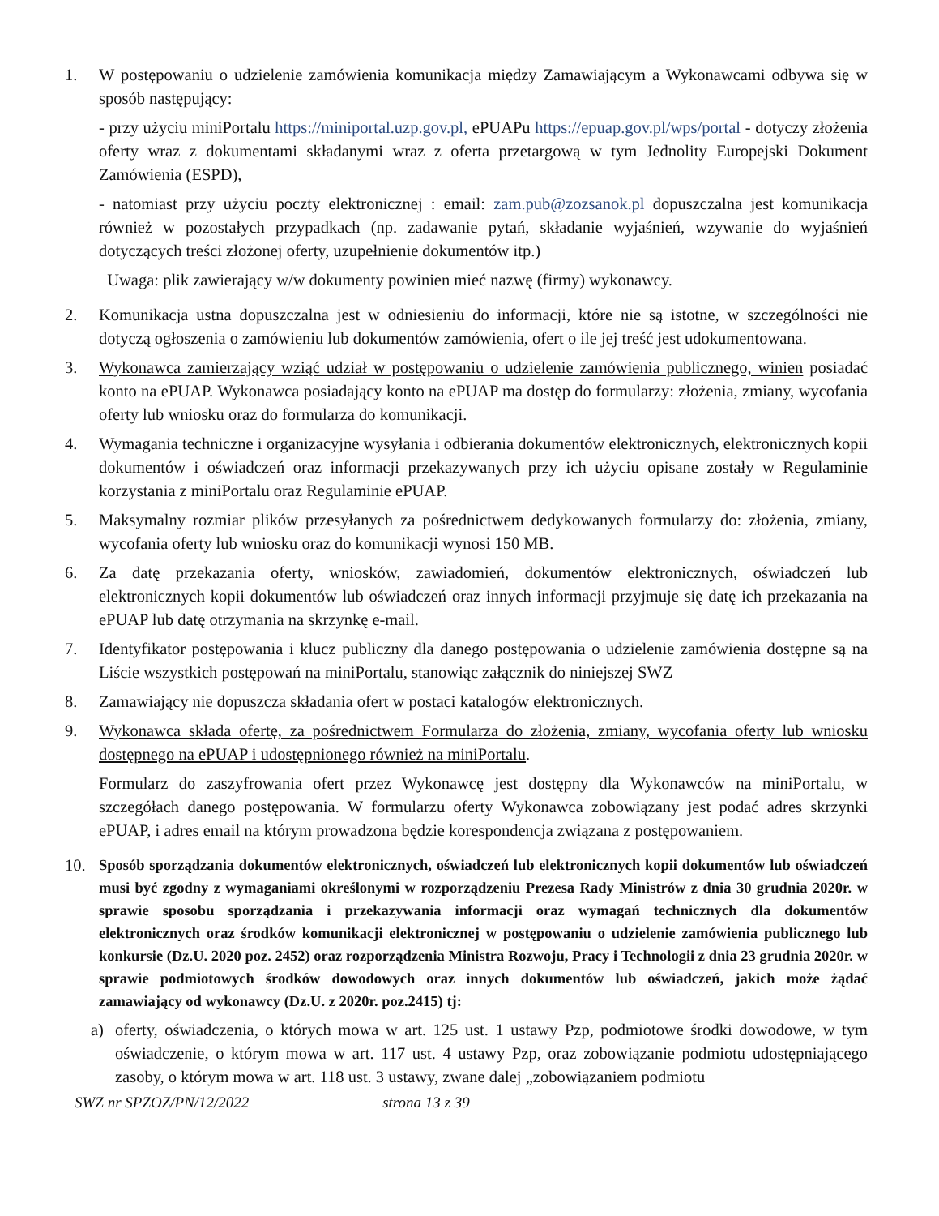1. W postępowaniu o udzielenie zamówienia komunikacja między Zamawiającym a Wykonawcami odbywa się w sposób następujący:
- przy użyciu miniPortalu https://miniportal.uzp.gov.pl, ePUAPu https://epuap.gov.pl/wps/portal - dotyczy złożenia oferty wraz z dokumentami składanymi wraz z oferta przetargową w tym Jednolity Europejski Dokument Zamówienia (ESPD),
- natomiast przy użyciu poczty elektronicznej : email: zam.pub@zozsanok.pl dopuszczalna jest komunikacja również w pozostałych przypadkach (np. zadawanie pytań, składanie wyjaśnień, wzywanie do wyjaśnień dotyczących treści złożonej oferty, uzupełnienie dokumentów itp.)
Uwaga: plik zawierający w/w dokumenty powinien mieć nazwę (firmy) wykonawcy.
2. Komunikacja ustna dopuszczalna jest w odniesieniu do informacji, które nie są istotne, w szczególności nie dotyczą ogłoszenia o zamówieniu lub dokumentów zamówienia, ofert o ile jej treść jest udokumentowana.
3. Wykonawca zamierzający wziąć udział w postępowaniu o udzielenie zamówienia publicznego, winien posiadać konto na ePUAP. Wykonawca posiadający konto na ePUAP ma dostęp do formularzy: złożenia, zmiany, wycofania oferty lub wniosku oraz do formularza do komunikacji.
4. Wymagania techniczne i organizacyjne wysyłania i odbierania dokumentów elektronicznych, elektronicznych kopii dokumentów i oświadczeń oraz informacji przekazywanych przy ich użyciu opisane zostały w Regulaminie korzystania z miniPortalu oraz Regulaminie ePUAP.
5. Maksymalny rozmiar plików przesyłanych za pośrednictwem dedykowanych formularzy do: złożenia, zmiany, wycofania oferty lub wniosku oraz do komunikacji wynosi 150 MB.
6. Za datę przekazania oferty, wniosków, zawiadomień, dokumentów elektronicznych, oświadczeń lub elektronicznych kopii dokumentów lub oświadczeń oraz innych informacji przyjmuje się datę ich przekazania na ePUAP lub datę otrzymania na skrzynkę e-mail.
7. Identyfikator postępowania i klucz publiczny dla danego postępowania o udzielenie zamówienia dostępne są na Liście wszystkich postępowań na miniPortalu, stanowiąc załącznik do niniejszej SWZ
8. Zamawiający nie dopuszcza składania ofert w postaci katalogów elektronicznych.
9. Wykonawca składa ofertę, za pośrednictwem Formularza do złożenia, zmiany, wycofania oferty lub wniosku dostępnego na ePUAP i udostępnionego również na miniPortalu.
Formularz do zaszyfrowania ofert przez Wykonawcę jest dostępny dla Wykonawców na miniPortalu, w szczegółach danego postępowania. W formularzu oferty Wykonawca zobowiązany jest podać adres skrzynki ePUAP, i adres email na którym prowadzona będzie korespondencja związana z postępowaniem.
10. Sposób sporządzania dokumentów elektronicznych, oświadczeń lub elektronicznych kopii dokumentów lub oświadczeń musi być zgodny z wymaganiami określonymi w rozporządzeniu Prezesa Rady Ministrów z dnia 30 grudnia 2020r. w sprawie sposobu sporządzania i przekazywania informacji oraz wymagań technicznych dla dokumentów elektronicznych oraz środków komunikacji elektronicznej w postępowaniu o udzielenie zamówienia publicznego lub konkursie (Dz.U. 2020 poz. 2452) oraz rozporządzenia Ministra Rozwoju, Pracy i Technologii z dnia 23 grudnia 2020r. w sprawie podmiotowych środków dowodowych oraz innych dokumentów lub oświadczeń, jakich może żądać zamawiający od wykonawcy (Dz.U. z 2020r. poz.2415) tj:
a) oferty, oświadczenia, o których mowa w art. 125 ust. 1 ustawy Pzp, podmiotowe środki dowodowe, w tym oświadczenie, o którym mowa w art. 117 ust. 4 ustawy Pzp, oraz zobowiązanie podmiotu udostępniającego zasoby, o którym mowa w art. 118 ust. 3 ustawy, zwane dalej „zobowiązaniem podmiotu
SWZ nr SPZOZ/PN/12/2022 strona 13 z 39